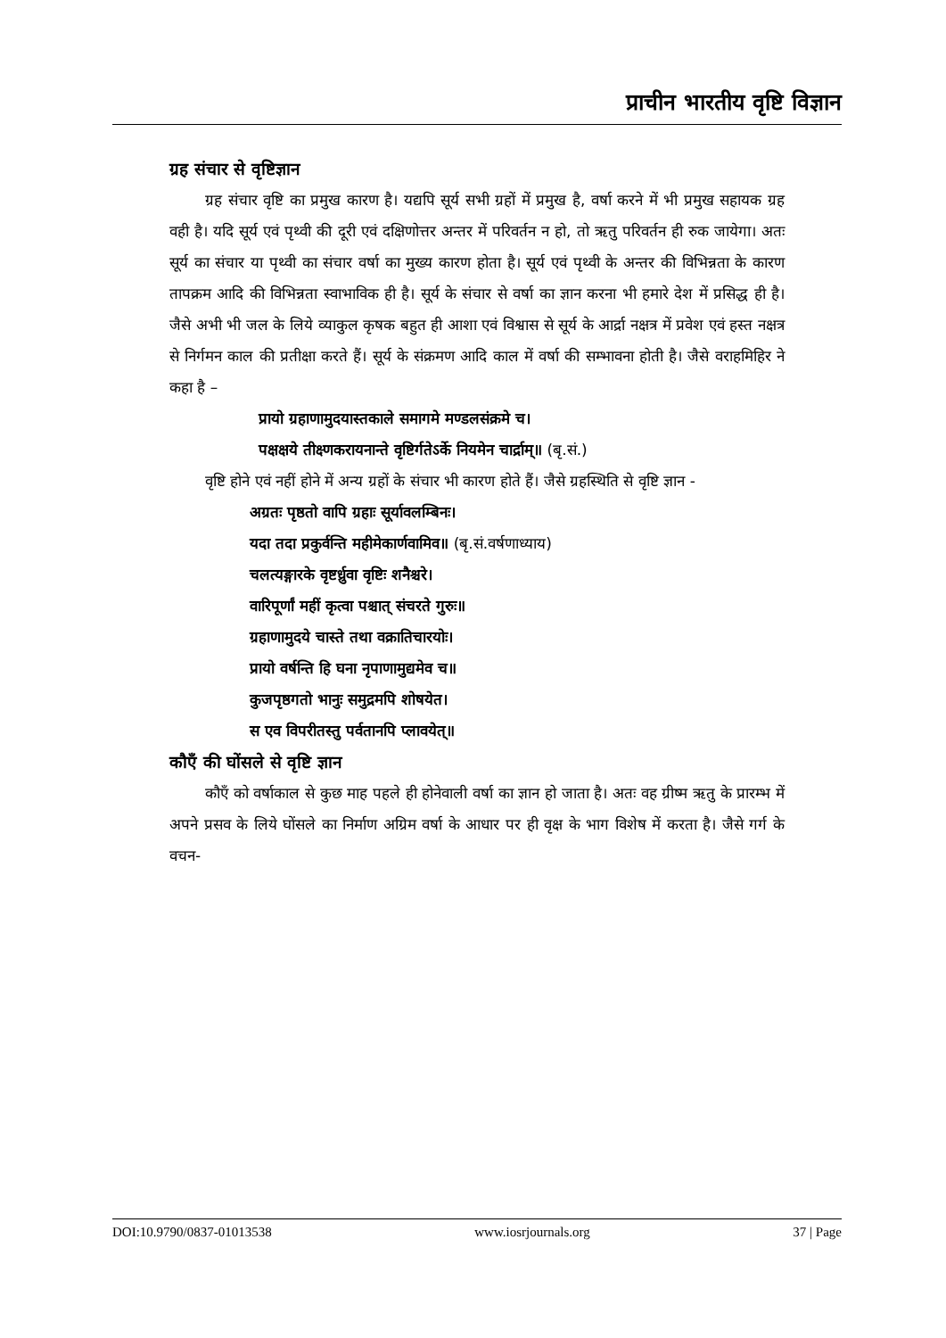प्राचीन भारतीय वृष्टि विज्ञान
ग्रह संचार से वृष्टिज्ञान
ग्रह संचार वृष्टि का प्रमुख कारण है। यद्यपि सूर्य सभी ग्रहों में प्रमुख है, वर्षा करने में भी प्रमुख सहायक ग्रह वही है। यदि सूर्य एवं पृथ्वी की दूरी एवं दक्षिणोत्तर अन्तर में परिवर्तन न हो, तो ऋतु परिवर्तन ही रुक जायेगा। अतः सूर्य का संचार या पृथ्वी का संचार वर्षा का मुख्य कारण होता है। सूर्य एवं पृथ्वी के अन्तर की विभिन्नता के कारण तापक्रम आदि की विभिन्नता स्वाभाविक ही है। सूर्य के संचार से वर्षा का ज्ञान करना भी हमारे देश में प्रसिद्ध ही है। जैसे अभी भी जल के लिये व्याकुल कृषक बहुत ही आशा एवं विश्वास से सूर्य के आर्द्रा नक्षत्र में प्रवेश एवं हस्त नक्षत्र से निर्गमन काल की प्रतीक्षा करते हैं। सूर्य के संक्रमण आदि काल में वर्षा की सम्भावना होती है। जैसे वराहमिहिर ने कहा है –
प्रायो ग्रहाणामुदयास्तकाले समागमे मण्डलसंक्रमे च।
पक्षक्षये तीक्ष्णकरायनान्ते वृष्टिर्गतेऽर्के नियमेन चार्द्राम्॥ (बृ.सं.)
वृष्टि होने एवं नहीं होने में अन्य ग्रहों के संचार भी कारण होते हैं। जैसे ग्रहस्थिति से वृष्टि ज्ञान -
अग्रतः पृष्ठतो वापि ग्रहाः सूर्यावलम्बिनः।
यदा तदा प्रकुर्वन्ति महीमेकार्णवामिव॥ (बृ.सं.वर्षणाध्याय)
चलत्यङ्गारके वृष्टर्ध्रुवा वृष्टिः शनैश्चरे।
वारिपूर्णां महीं कृत्वा पश्चात् संचरते गुरुः॥
ग्रहाणामुदये चास्ते तथा वक्रातिचारयोः।
प्रायो वर्षन्ति हि घना नृपाणामुद्यमेव च॥
कुजपृष्ठगतो भानुः समुद्रमपि शोषयेत।
स एव विपरीतस्तु पर्वतानपि प्लावयेत्॥
कौएँ की घोंसले से वृष्टि ज्ञान
कौएँ को वर्षाकाल से कुछ माह पहले ही होनेवाली वर्षा का ज्ञान हो जाता है। अतः वह ग्रीष्म ऋतु के प्रारम्भ में अपने प्रसव के लिये घोंसले का निर्माण अग्रिम वर्षा के आधार पर ही वृक्ष के भाग विशेष में करता है। जैसे गर्ग के वचन-
DOI:10.9790/0837-01013538 www.iosrjournals.org 37 | Page